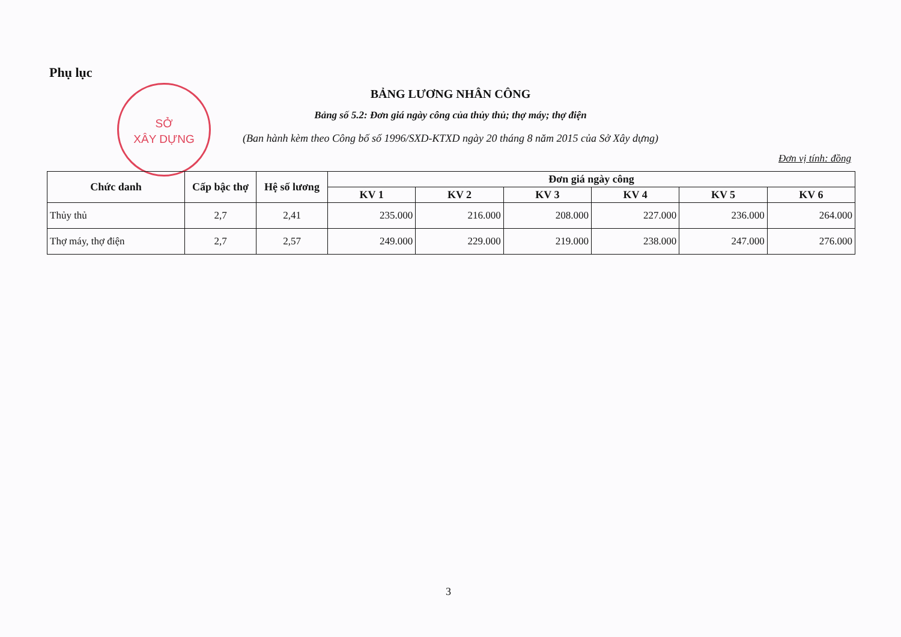Phụ lục
SỞ
XÂY DỰNG
BẢNG LƯƠNG NHÂN CÔNG
Bảng số 5.2: Đơn giá ngày công của thủy thủ; thợ máy; thợ điện
(Ban hành kèm theo Công bố số 1996/SXD-KTXD ngày 20 tháng 8 năm 2015 của Sở Xây dựng)
Đơn vị tính: đồng
| Chức danh | Cấp bậc thợ | Hệ số lương | Đơn giá ngày công | | | | | |
| --- | --- | --- | --- | --- | --- | --- | --- | --- |
| | | | KV 1 | KV 2 | KV 3 | KV 4 | KV 5 | KV 6 |
| Thủy thủ | 2,7 | 2,41 | 235.000 | 216.000 | 208.000 | 227.000 | 236.000 | 264.000 |
| Thợ máy, thợ điện | 2,7 | 2,57 | 249.000 | 229.000 | 219.000 | 238.000 | 247.000 | 276.000 |
3